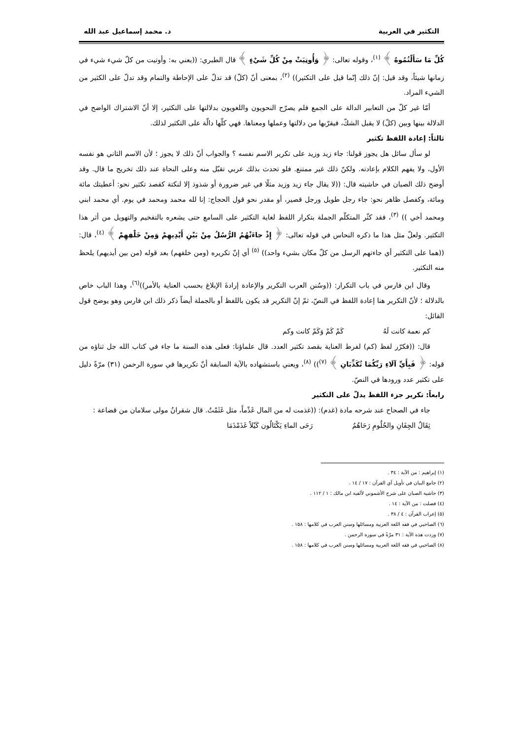التكثير في العربية د. محمد إسماعيل عبد الله
كُلِّ مَا سَأَلْتُمُوهُ ﴾ <sup>(١)</sup>، وقوله تعالى: ﴿ وَأُوتِيَتْ مِنْ كُلِّ شَيْءٍ ﴾ قال الطبري: ((يعني به: وأوتيت من كلّ شيء شيء في زمانها شيئاً، وقد قيل: إنّ ذلك إنّما قيل على التكثير)) <sup>(٢)</sup>، بمعنى أنّ (كلّ) قد تدلّ على الإحاطة والتمام وقد تدلّ على الكثير من الشيء المراد.
أمّا غير كلّ من التعابير الدالة على الجمع فلم يصرّح النحويون واللغويون بدلالتها على التكثير، إلا أنّ الاشتراك الواضح في الدلالة بينها وبين (كلّ) لا يقبل الشكّ، فيقرّبها من دلالتها وعملها ومعناها. فهي كلّها دالّة على التكثير لذلك.
ثالثاً: إعادة اللفظ تكثير
لو سأل سائل هل يجوز قولنا: جاء زيد وزيد على تكرير الاسم نفسه ؟ والجواب أنّ ذلك لا يجوز ؛ لأن الاسم الثاني هو نفسه الأول، ولا يفهم الكلام بإعادته. ولكنّ ذلك غير ممتنع. فلو تحدث بذلك عربي تقبّل منه وعلى النحاة عند ذلك تخريج ما قال. وقد أوضح ذلك الصبان في حاشيته قال: ((لا يقال جاء زيد وزيد مثلًا في غير ضرورة أو شذوذ إلا لنكتة كقصد تكثير نحو: أعطيتك مائة ومائة، وكفصل ظاهر نحو: جاء رجل طويل ورجل قصير، أو مقدر نحو قول الحجاج: إنا لله محمد ومحمد في يوم. أي محمد ابني ومحمد أخي )) <sup>(٣)</sup>، فقد كثّر المتكلّم الجملة بتكرار اللفظ لغاية التكثير على السامع حتى يشعره بالتفخيم والتهويل من أثر هذا التكثير. ولعلّ مثل هذا ما ذكره النحاس في قوله تعالى: ﴿ إِذْ جاءَتْهُمُ الرُّسُلُ مِنْ بَيْنِ أَيْدِيهِمْ وَمِنْ خَلْفِهِمْ ﴾ <sup>(٤)</sup>، قال: ((هما على التكثير أي جاءتهم الرسل من كلّ مكان بشيء واحد)) <sup>(٥)</sup> أي إنّ تكريره (ومن خلفهم) بعد قوله (من بين أيديهم) يلحظ منه التكثير.
وقال ابن فارس في باب التكرار: ((وسُنن العرب التكرير والإعادة إرادةَ الإبلاغ بحسب العناية بالأمر))<sup>(٦)</sup>، وهذا الباب خاص بالدلالة ؛ لأنّ التكرير هنا إعادة اللفظ في النصّ، ثمّ إنّ التكرير قد يكون باللفظ أو بالجملة أيضاً ذكر ذلك ابن فارس وهو يوضح قول القائل:
كم نعمة كانت لَهُ كَمْ كَمْ وَكَمْ كانت وكم
قال: ((فكرّر لفظ (كم) لفرط العناية بقصد تكثير العدد. قال علماؤنا: فعلى هذه السنة ما جاء في كتاب الله جل ثناؤه من قوله: ﴿ فَبِأَيِّ آلَاءِ رَبِّكُمَا تُكَذِّبَانِ ﴾ <sup>(٧)</sup>)) <sup>(٨)</sup>، ويعني باستشهاده بالآية السابقة أنّ تكريرها في سورة الرحمن (٣١) مرّةً دليل على تكثير عدد ورودها في النصّ.
رابعاً: تكرير جزء اللفظ يدلّ على التكثير
جاء في الصحاح عند شرحه مادة (غدم): ((غذمت له من المال غَذْماً، مثل غَثَمْتُ. قال شقرانُ مولى سلامان من قضاعة :
ثِقَالُ الجِفَانِ والحُلُومِ رَحَاهُمُ رَحَى الماءِ يَكْتَالُون كَيْلاً غَذَمْذَمَا
(١) إبراهيم : من الآية : ٣٤ .
(٢) جامع البيان في تأويل آي القرآن : ١٧ / ١٤ .
(٣) حاشية الصبان على شرح الأشموني لألفية ابن مالك : ١ / ١١٢ .
(٤) فصلت : من الآية : ١٤ .
(٥) إعراب القرآن : ٤ / ٣٨ .
(٦) الصاحبي في فقه اللغة العربية ومسائلها وسنن العرب في كلامها : ١٥٨ .
(٧) وردت هذه الآية : ٣١ مرّةً في سورة الرحمن .
(٨) الصاحبي في فقه اللغة العربية ومسائلها وسنن العرب في كلامها : ١٥٨ .